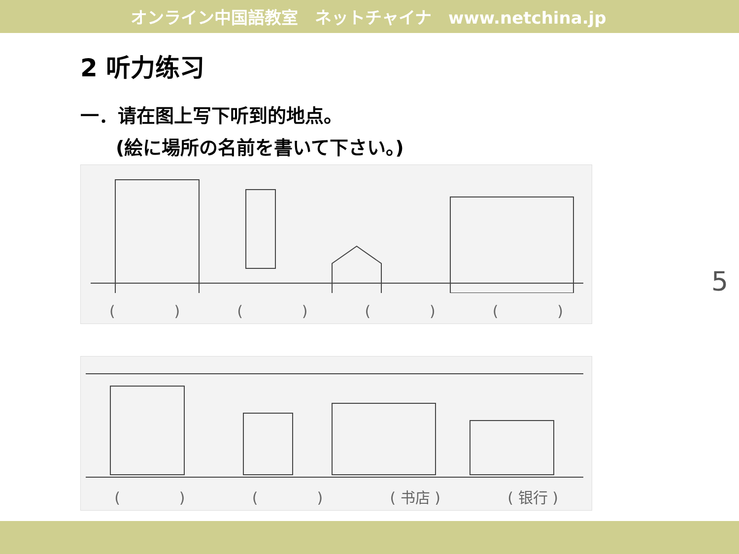オンライン中国語教室　ネットチャイナ　www.netchina.jp
2 听力练习
一．请在图上写下听到的地点。
(絵に場所の名前を書いて下さい。)
(　　　　) (　　　　) (　　　　) (　　　　)
(　　　　) (　　　　) ( 书店 ) ( 银行 )
5